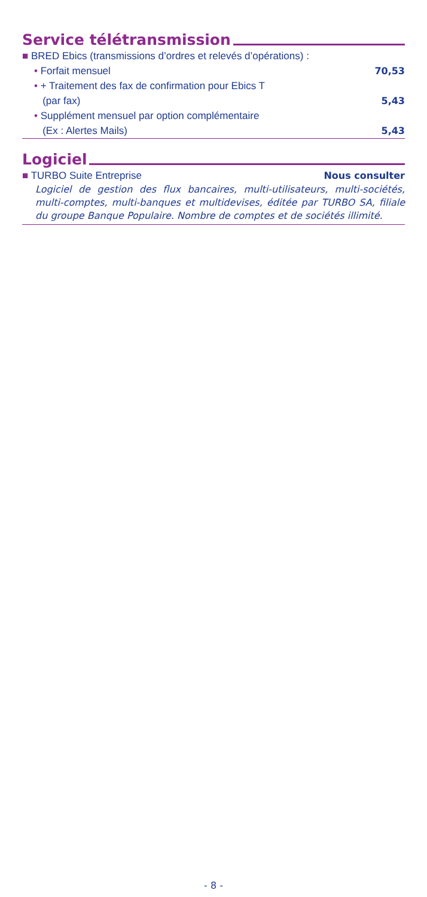Service télétransmission
■ BRED Ebics (transmissions d’ordres et relevés d’opérations) :
• Forfait mensuel 70,53
• + Traitement des fax de confirmation pour Ebics T
(par fax) 5,43
• Supplément mensuel par option complémentaire
(Ex : Alertes Mails) 5,43
Logiciel
■ TURBO Suite Entreprise Nous consulter
Logiciel de gestion des flux bancaires, multi-utilisateurs, multi-sociétés, multi-comptes, multi-banques et multidevises, éditée par TURBO SA, filiale du groupe Banque Populaire. Nombre de comptes et de sociétés illimité.
- 8 -